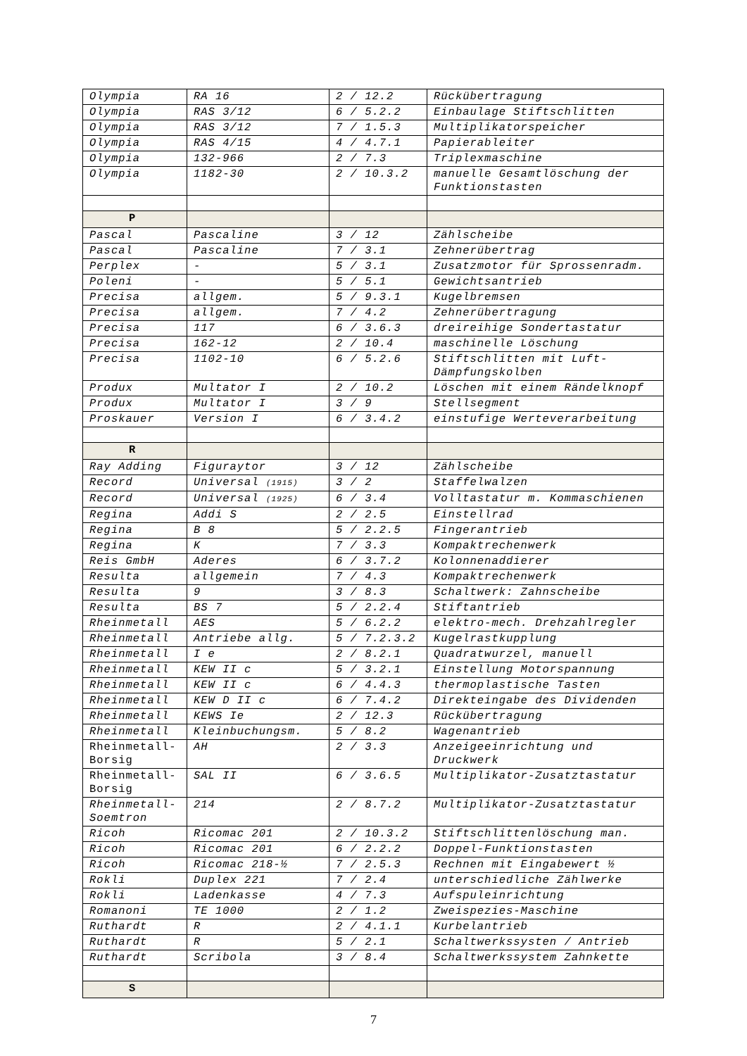| Olympia | RA 16 | 2 / 12.2 | Rückübertragung |
| Olympia | RAS 3/12 | 6 / 5.2.2 | Einbaulage Stiftschlitten |
| Olympia | RAS 3/12 | 7 / 1.5.3 | Multiplikatorspeicher |
| Olympia | RAS 4/15 | 4 / 4.7.1 | Papierableiter |
| Olympia | 132-966 | 2 / 7.3 | Triplexmaschine |
| Olympia | 1182-30 | 2 / 10.3.2 | manuelle Gesamtlöschung der Funktionstasten |
| P | | | |
| Pascal | Pascaline | 3 / 12 | Zählscheibe |
| Pascal | Pascaline | 7 / 3.1 | Zehnerübertrag |
| Perplex | - | 5 / 3.1 | Zusatzmotor für Sprossenradm. |
| Poleni | - | 5 / 5.1 | Gewichtsantrieb |
| Precisa | allgem. | 5 / 9.3.1 | Kugelbremsen |
| Precisa | allgem. | 7 / 4.2 | Zehnerübertragung |
| Precisa | 117 | 6 / 3.6.3 | dreireihige Sondertastatur |
| Precisa | 162-12 | 2 / 10.4 | maschinelle Löschung |
| Precisa | 1102-10 | 6 / 5.2.6 | Stiftschlitten mit Luft-Dämpfungskolben |
| Produx | Multator I | 2 / 10.2 | Löschen mit einem Rändelknopf |
| Produx | Multator I | 3 / 9 | Stellsegment |
| Proskauer | Version I | 6 / 3.4.2 | einstufige Werteverarbeitung |
| R | | | |
| Ray Adding | Figuraytor | 3 / 12 | Zählscheibe |
| Record | Universal (1915) | 3 / 2 | Staffelwalzen |
| Record | Universal (1925) | 6 / 3.4 | Volltastatur m. Kommaschienen |
| Regina | Addi S | 2 / 2.5 | Einstellrad |
| Regina | B 8 | 5 / 2.2.5 | Fingerantrieb |
| Regina | K | 7 / 3.3 | Kompaktrechenwerk |
| Reis GmbH | Aderes | 6 / 3.7.2 | Kolonnenaddierer |
| Resulta | allgemein | 7 / 4.3 | Kompaktrechenwerk |
| Resulta | 9 | 3 / 8.3 | Schaltwerk: Zahnscheibe |
| Resulta | BS 7 | 5 / 2.2.4 | Stiftantrieb |
| Rheinmetall | AES | 5 / 6.2.2 | elektro-mech. Drehzahlregler |
| Rheinmetall | Antriebe allg. | 5 / 7.2.3.2 | Kugelrastkupplung |
| Rheinmetall | I e | 2 / 8.2.1 | Quadratwurzel, manuell |
| Rheinmetall | KEW II c | 5 / 3.2.1 | Einstellung Motorspannung |
| Rheinmetall | KEW II c | 6 / 4.4.3 | thermoplastische Tasten |
| Rheinmetall | KEW D II c | 6 / 7.4.2 | Direkteingabe des Dividenden |
| Rheinmetall | KEWS Ie | 2 / 12.3 | Rückübertragung |
| Rheinmetall | Kleinbuchungsm. | 5 / 8.2 | Wagenantrieb |
| Rheinmetall-Borsig | AH | 2 / 3.3 | Anzeigeeinrichtung und Druckwerk |
| Rheinmetall-Borsig | SAL II | 6 / 3.6.5 | Multiplikator-Zusatztastatur |
| Rheinmetall-Soemtron | 214 | 2 / 8.7.2 | Multiplikator-Zusatztastatur |
| Ricoh | Ricomac 201 | 2 / 10.3.2 | Stiftschlittenlöschung man. |
| Ricoh | Ricomac 201 | 6 / 2.2.2 | Doppel-Funktionstasten |
| Ricoh | Ricomac 218-½ | 7 / 2.5.3 | Rechnen mit Eingabewert ½ |
| Rokli | Duplex 221 | 7 / 2.4 | unterschiedliche Zählwerke |
| Rokli | Ladenkasse | 4 / 7.3 | Aufspuleinrichtung |
| Romanoni | TE 1000 | 2 / 1.2 | Zweispezies-Maschine |
| Ruthardt | R | 2 / 4.1.1 | Kurbelantrieb |
| Ruthardt | R | 5 / 2.1 | Schaltwerkssysten / Antrieb |
| Ruthardt | Scribola | 3 / 8.4 | Schaltwerkssystem Zahnkette |
| S | | | |
7